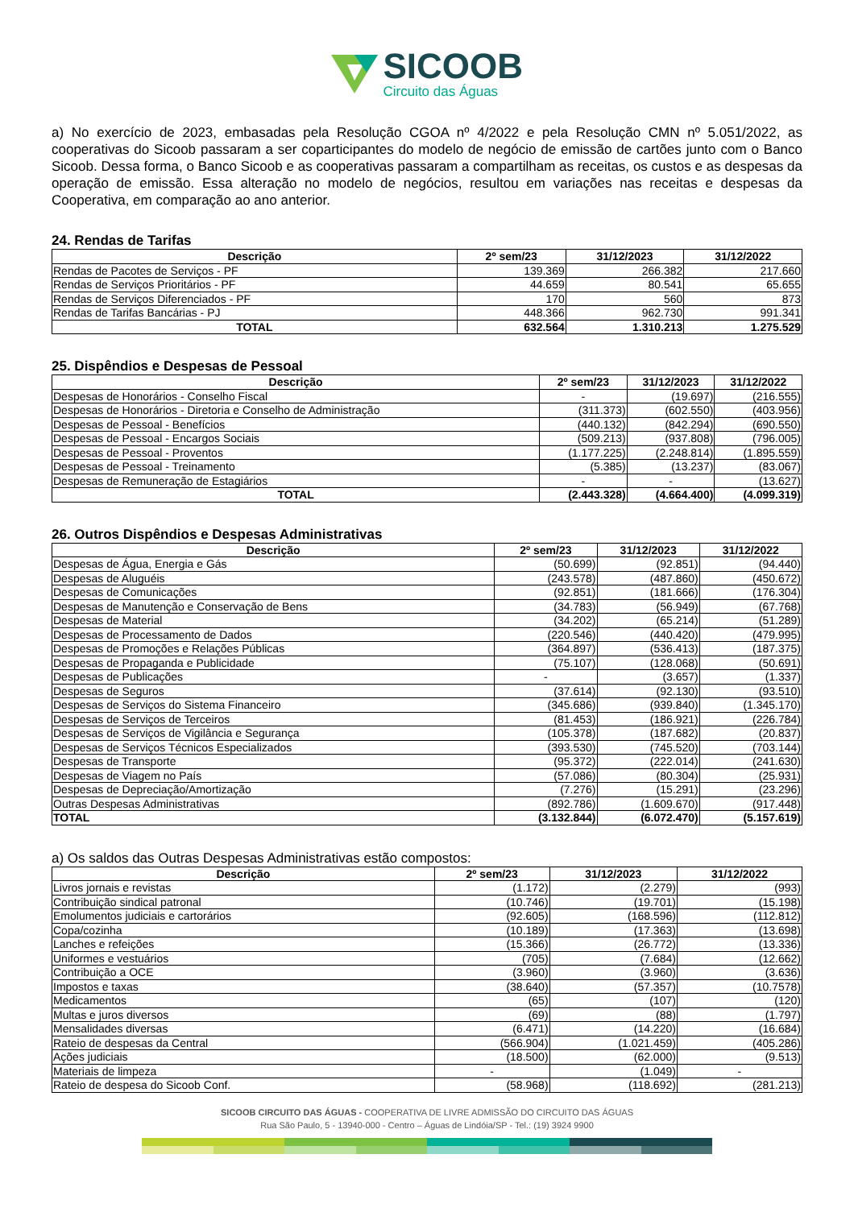SICOOB
Circuito das Águas
a) No exercício de 2023, embasadas pela Resolução CGOA nº 4/2022 e pela Resolução CMN nº 5.051/2022, as cooperativas do Sicoob passaram a ser coparticipantes do modelo de negócio de emissão de cartões junto com o Banco Sicoob. Dessa forma, o Banco Sicoob e as cooperativas passaram a compartilham as receitas, os custos e as despesas da operação de emissão. Essa alteração no modelo de negócios, resultou em variações nas receitas e despesas da Cooperativa, em comparação ao ano anterior.
24. Rendas de Tarifas
| Descrição | 2º sem/23 | 31/12/2023 | 31/12/2022 |
| --- | --- | --- | --- |
| Rendas de Pacotes de Serviços - PF | 139.369 | 266.382 | 217.660 |
| Rendas de Serviços Prioritários - PF | 44.659 | 80.541 | 65.655 |
| Rendas de Serviços Diferenciados - PF | 170 | 560 | 873 |
| Rendas de Tarifas Bancárias - PJ | 448.366 | 962.730 | 991.341 |
| TOTAL | 632.564 | 1.310.213 | 1.275.529 |
25. Dispêndios e Despesas de Pessoal
| Descrição | 2º sem/23 | 31/12/2023 | 31/12/2022 |
| --- | --- | --- | --- |
| Despesas de Honorários - Conselho Fiscal | - | (19.697) | (216.555) |
| Despesas de Honorários - Diretoria e Conselho de Administração | (311.373) | (602.550) | (403.956) |
| Despesas de Pessoal - Benefícios | (440.132) | (842.294) | (690.550) |
| Despesas de Pessoal - Encargos Sociais | (509.213) | (937.808) | (796.005) |
| Despesas de Pessoal - Proventos | (1.177.225) | (2.248.814) | (1.895.559) |
| Despesas de Pessoal - Treinamento | (5.385) | (13.237) | (83.067) |
| Despesas de Remuneração de Estagiários | - | - | (13.627) |
| TOTAL | (2.443.328) | (4.664.400) | (4.099.319) |
26. Outros Dispêndios e Despesas Administrativas
| Descrição | 2º sem/23 | 31/12/2023 | 31/12/2022 |
| --- | --- | --- | --- |
| Despesas de Água, Energia e Gás | (50.699) | (92.851) | (94.440) |
| Despesas de Aluguéis | (243.578) | (487.860) | (450.672) |
| Despesas de Comunicações | (92.851) | (181.666) | (176.304) |
| Despesas de Manutenção e Conservação de Bens | (34.783) | (56.949) | (67.768) |
| Despesas de Material | (34.202) | (65.214) | (51.289) |
| Despesas de Processamento de Dados | (220.546) | (440.420) | (479.995) |
| Despesas de Promoções e Relações Públicas | (364.897) | (536.413) | (187.375) |
| Despesas de Propaganda e Publicidade | (75.107) | (128.068) | (50.691) |
| Despesas de Publicações | - | (3.657) | (1.337) |
| Despesas de Seguros | (37.614) | (92.130) | (93.510) |
| Despesas de Serviços do Sistema Financeiro | (345.686) | (939.840) | (1.345.170) |
| Despesas de Serviços de Terceiros | (81.453) | (186.921) | (226.784) |
| Despesas de Serviços de Vigilância e Segurança | (105.378) | (187.682) | (20.837) |
| Despesas de Serviços Técnicos Especializados | (393.530) | (745.520) | (703.144) |
| Despesas de Transporte | (95.372) | (222.014) | (241.630) |
| Despesas de Viagem no País | (57.086) | (80.304) | (25.931) |
| Despesas de Depreciação/Amortização | (7.276) | (15.291) | (23.296) |
| Outras Despesas Administrativas | (892.786) | (1.609.670) | (917.448) |
| TOTAL | (3.132.844) | (6.072.470) | (5.157.619) |
a) Os saldos das Outras Despesas Administrativas estão compostos:
| Descrição | 2º sem/23 | 31/12/2023 | 31/12/2022 |
| --- | --- | --- | --- |
| Livros jornais e revistas | (1.172) | (2.279) | (993) |
| Contribuição sindical patronal | (10.746) | (19.701) | (15.198) |
| Emolumentos judiciais e cartorários | (92.605) | (168.596) | (112.812) |
| Copa/cozinha | (10.189) | (17.363) | (13.698) |
| Lanches e refeições | (15.366) | (26.772) | (13.336) |
| Uniformes e vestuários | (705) | (7.684) | (12.662) |
| Contribuição a OCE | (3.960) | (3.960) | (3.636) |
| Impostos e taxas | (38.640) | (57.357) | (10.7578) |
| Medicamentos | (65) | (107) | (120) |
| Multas e juros diversos | (69) | (88) | (1.797) |
| Mensalidades diversas | (6.471) | (14.220) | (16.684) |
| Rateio de despesas da Central | (566.904) | (1.021.459) | (405.286) |
| Ações judiciais | (18.500) | (62.000) | (9.513) |
| Materiais de limpeza | - | (1.049) | - |
| Rateio de despesa do Sicoob Conf. | (58.968) | (118.692) | (281.213) |
SICOOB CIRCUITO DAS ÁGUAS - COOPERATIVA DE LIVRE ADMISSÃO DO CIRCUITO DAS ÁGUAS
Rua São Paulo, 5 - 13940-000 - Centro – Águas de Lindóia/SP - Tel.: (19) 3924 9900